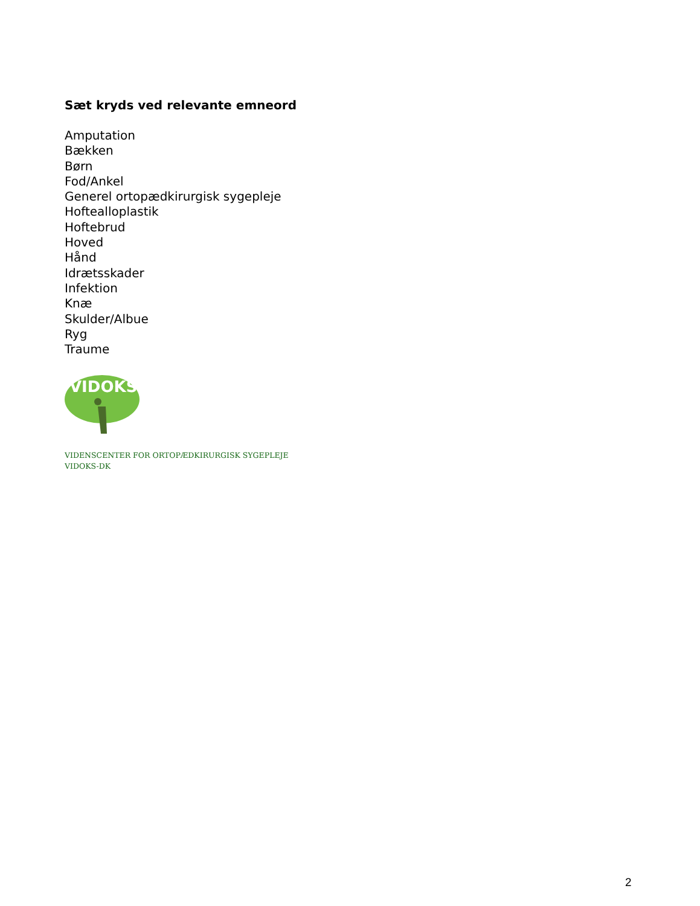Sæt kryds ved relevante emneord
Amputation
Bækken
Børn
Fod/Ankel
Generel ortopædkirurgisk sygepleje
Hoftealloplastik
Hoftebrud
Hoved
Hånd
Idrætsskader
Infektion
Knæ
Skulder/Albue
Ryg
Traume
VIDOKS
VIDENSCENTER FOR ORTOPÆDKIRURGISK SYGEPLEJE
VIDOKS-DK
2